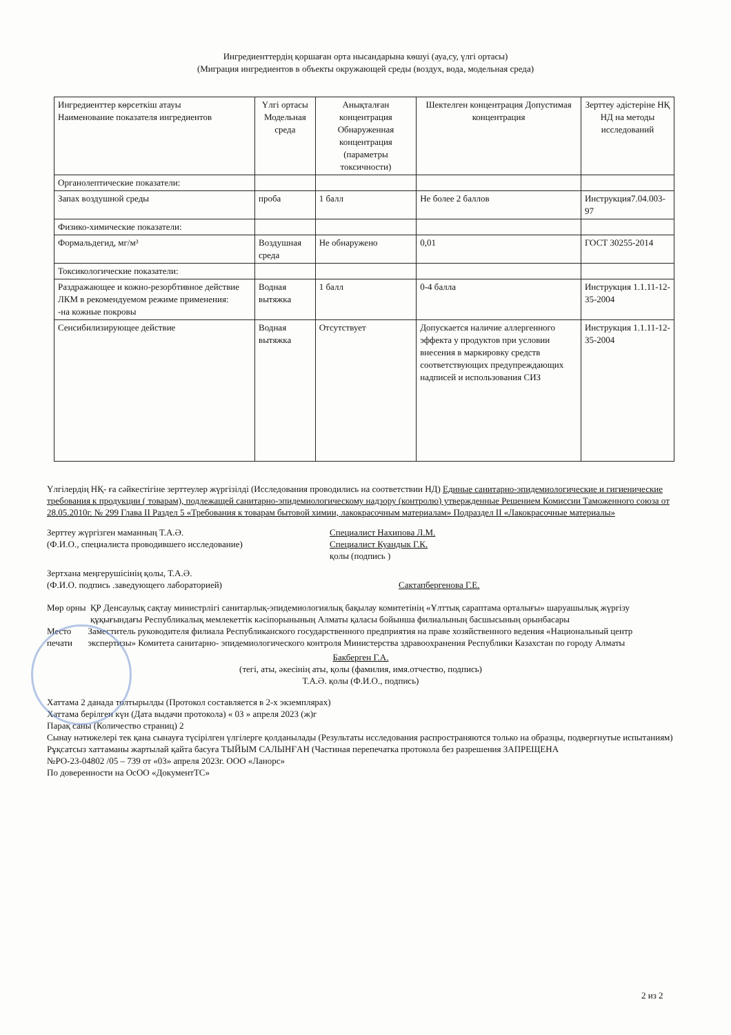Ингредиенттердің қоршаған орта нысандарына көшуі (ауа,су, үлгі ортасы)
(Миграция ингредиентов в объекты окружающей среды (воздух, вода, модельная среда)
| Ингредиенттер көрсеткіш атауы Наименование показателя ингредиентов | Үлгі ортасы Модельная среда | Анықталған концентрация Обнаруженная концентрация (параметры токсичности) | Шектелген концентрация Допустимая концентрация | Зерттеу әдістеріне НҚ НД на методы исследований |
| --- | --- | --- | --- | --- |
| Органолептические показатели: | | | | |
| Запах воздушной среды | проба | 1 балл | Не более 2 баллов | Инструкция7.04.003-97 |
| Физико-химические показатели: | | | | |
| Формальдегид, мг/м³ | Воздушная среда | Не обнаружено | 0,01 | ГОСТ 30255-2014 |
| Токсикологические показатели: | | | | |
| Раздражающее и кожно-резорбтивное действие ЛКМ в рекомендуемом режиме применения: -на кожные покровы | Водная вытяжка | 1 балл | 0-4 балла | Инструкция 1.1.11-12-35-2004 |
| Сенсибилизирующее действие | Водная вытяжка | Отсутствует | Допускается наличие аллергенного эффекта у продуктов при условии внесения в маркировку средств соответствующих предупреждающих надписей и использования СИЗ | Инструкция 1.1.11-12-35-2004 |
Үлгілердің НҚ- ға сәйкестігіне зерттеулер жүргізілді (Исследования проводились на соответствии НД) Единые санитарно-эпидемиологические и гигиенические требования к продукции ( товарам), подлежащей санитарно-эпидемиологическому надзору (контролю) утвержденные Решением Комиссии Таможенного союза от 28.05.2010г. № 299 Глава II Раздел 5 «Требования к товарам бытовой химии, лакокрасочным материалам» Подраздел II «Лакокрасочные материалы»
Зерттеу жүргізген маманның Т.А.Ә.
(Ф.И.О., специалиста проводившего исследование)
Специалист Нахипова Л.М.
Специалист Куандык Г.К.
қолы (подпись )
Зертхана меңгерушісінің қолы, Т.А.Ә.
(Ф.И.О. подпись .заведующего лабораторией)
Сактапбергенова Г.Е.
Мөр орны ҚР Денсаулық сақтау министрлігі санитарлық-эпидемиологиялық бақылау комитетінің «Ұлттық сараптама орталығы» шаруашылық жүргізу құқығындағы Республикалық мемлекеттік кәсіпорынының Алматы қаласы бойынша филиалының басшысының орынбасары
Место печати Заместитель руководителя филиала Республиканского государственного предприятия на праве хозяйственного ведения «Национальный центр экспертизы» Комитета санитарно- эпидемиологического контроля Министерства здравоохранения Республики Казахстан по городу Алматы
Бакберген Г.А.
(тегі, аты, әкесінің аты, қолы (фамилия, имя.отчество, подпись)
Т.А.Ә. қолы (Ф.И.О., подпись)
Хаттама 2 данада толтырылды (Протокол составляется в 2-х экземплярах)
Хаттама берілген күн (Дата выдачи протокола) « 03 » апреля 2023 (ж)г
Парақ саны (Количество страниц) 2
Сынау нәтижелері тек қана сынауға түсірілген үлгілерге қолданылады (Результаты исследования распространяются только на образцы, подвергнутые испытаниям)
Рұқсатсыз хаттаманы жартылай қайта басуға ТЫЙЫМ САЛЫНҒАН (Частиная перепечатка протокола без разрешения ЗАПРЕЩЕНА
№РО-23-04802 /05 – 739 от «03» апреля 2023г. ООО «Ланорс»
По доверенности на ОсОО «ДокументТС»
2 из 2